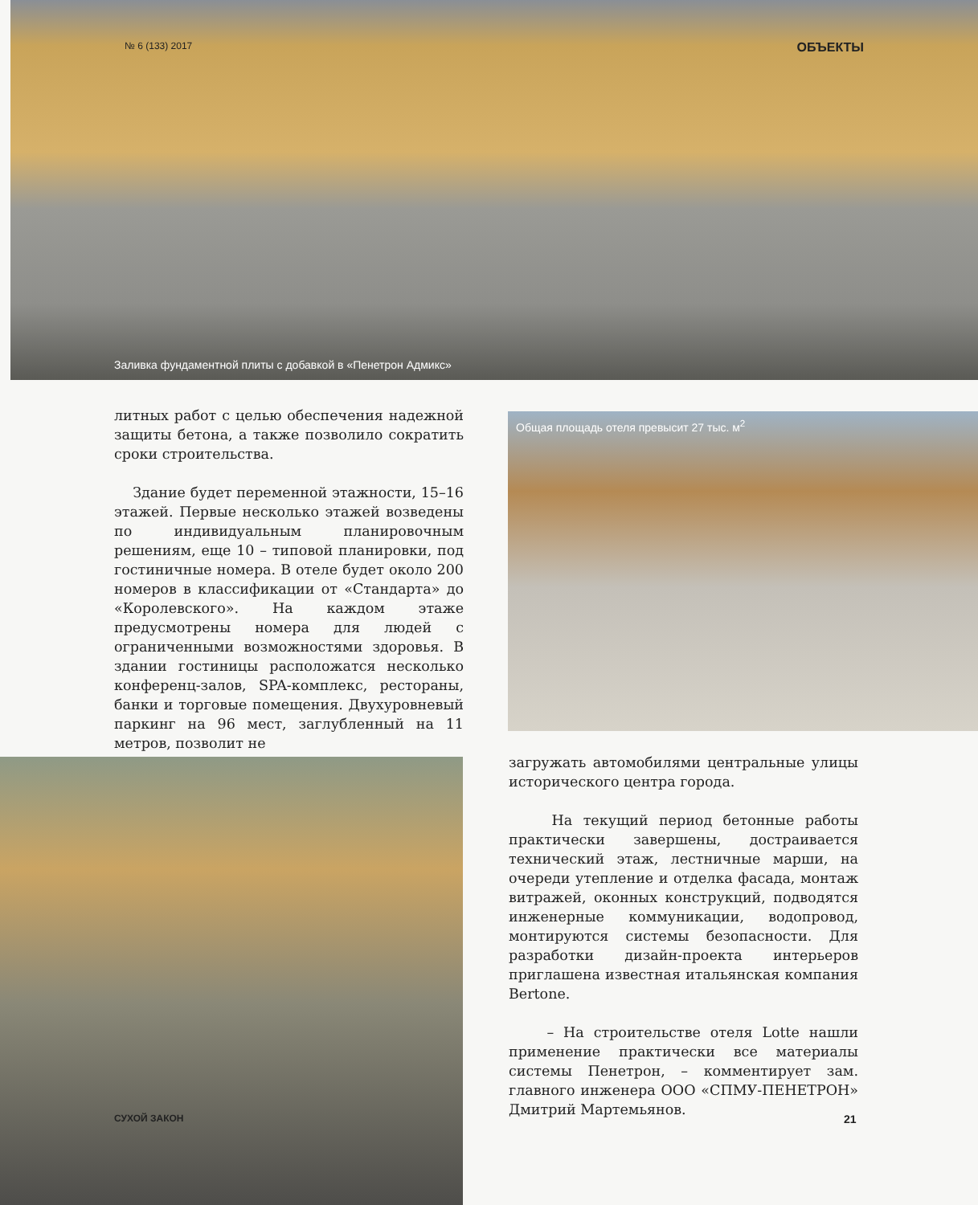№ 6 (133) 2017 ОБЪЕКТЫ
Заливка фундаментной плиты с добавкой в «Пенетрон Адмикс»
литных работ с целью обеспечения надежной защиты бетона, а также позволило сократить сроки строительства.
Здание будет переменной этажности, 15–16 этажей. Первые несколько этажей возведены по индивидуальным планировочным решениям, еще 10 – типовой планировки, под гостиничные номера. В отеле будет около 200 номеров в классификации от «Стандарта» до «Королевского». На каждом этаже предусмотрены номера для людей с ограниченными возможностями здоровья. В здании гостиницы расположатся несколько конференц-залов, SPA-комплекс, рестораны, банки и торговые помещения. Двухуровневый паркинг на 96 мест, заглубленный на 11 метров, позволит не
Общая площадь отеля превысит 27 тыс. м<sup>2</sup>
загружать автомобилями центральные улицы исторического центра города.
На текущий период бетонные работы практически завершены, достраивается технический этаж, лестничные марши, на очереди утепление и отделка фасада, монтаж витражей, оконных конструкций, подводятся инженерные коммуникации, водопровод, монтируются системы безопасности. Для разработки дизайн-проекта интерьеров приглашена известная итальянская компания Bertone.
– На строительстве отеля Lotte нашли применение практически все материалы системы Пенетрон, – комментирует зам. главного инженера ООО «СПМУ-ПЕНЕТРОН» Дмитрий Мартемьянов.
СУХОЙ ЗАКОН 21